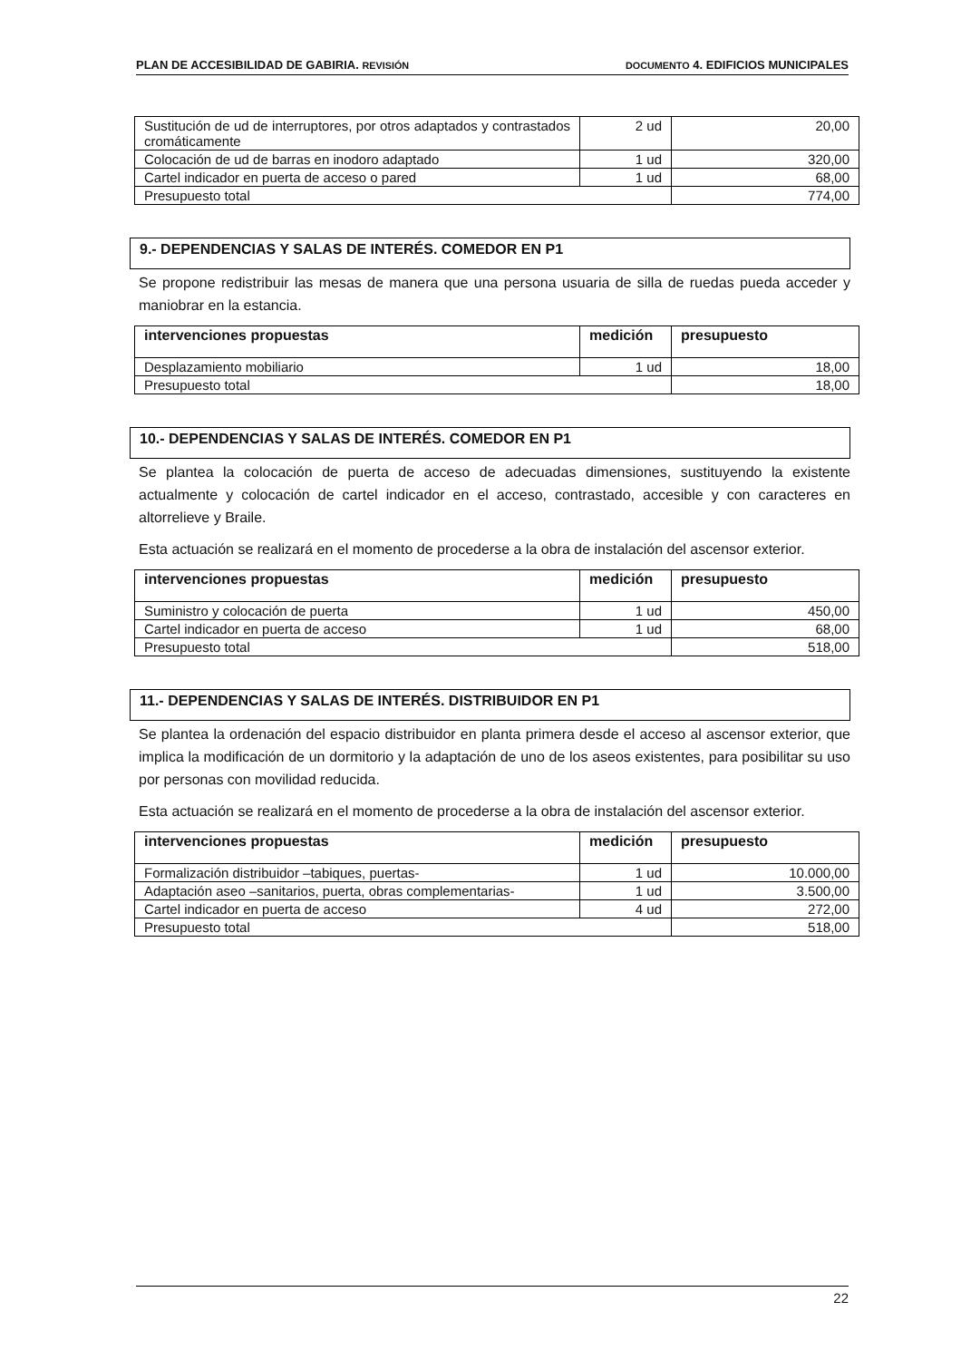PLAN DE ACCESIBILIDAD DE GABIRIA. REVISIÓN DOCUMENTO 4. EDIFICIOS MUNICIPALES
| Sustitución de ud de interruptores, por otros adaptados y contrastados cromáticamente | 2 ud | 20,00 |
| Colocación de ud de barras en inodoro adaptado | 1 ud | 320,00 |
| Cartel indicador en puerta de acceso o pared | 1 ud | 68,00 |
| Presupuesto total | | 774,00 |
9.- DEPENDENCIAS Y SALAS DE INTERÉS. COMEDOR EN P1
Se propone redistribuir las mesas de manera que una persona usuaria de silla de ruedas pueda acceder y maniobrar en la estancia.
| intervenciones propuestas | medición | presupuesto |
| --- | --- | --- |
| Desplazamiento mobiliario | 1 ud | 18,00 |
| Presupuesto total | | 18,00 |
10.- DEPENDENCIAS Y SALAS DE INTERÉS. COMEDOR EN P1
Se plantea la colocación de puerta de acceso de adecuadas dimensiones, sustituyendo la existente actualmente y colocación de cartel indicador en el acceso, contrastado, accesible y con caracteres en altorrelieve y Braile.
Esta actuación se realizará en el momento de procederse a la obra de instalación del ascensor exterior.
| intervenciones propuestas | medición | presupuesto |
| --- | --- | --- |
| Suministro y colocación de puerta | 1 ud | 450,00 |
| Cartel indicador en puerta de acceso | 1 ud | 68,00 |
| Presupuesto total | | 518,00 |
11.- DEPENDENCIAS Y SALAS DE INTERÉS. DISTRIBUIDOR EN P1
Se plantea la ordenación del espacio distribuidor en planta primera desde el acceso al ascensor exterior, que implica la modificación de un dormitorio y la adaptación de uno de los aseos existentes, para posibilitar su uso por personas con movilidad reducida.
Esta actuación se realizará en el momento de procederse a la obra de instalación del ascensor exterior.
| intervenciones propuestas | medición | presupuesto |
| --- | --- | --- |
| Formalización distribuidor –tabiques, puertas- | 1 ud | 10.000,00 |
| Adaptación aseo –sanitarios, puerta, obras complementarias- | 1 ud | 3.500,00 |
| Cartel indicador en puerta de acceso | 4 ud | 272,00 |
| Presupuesto total | | 518,00 |
22